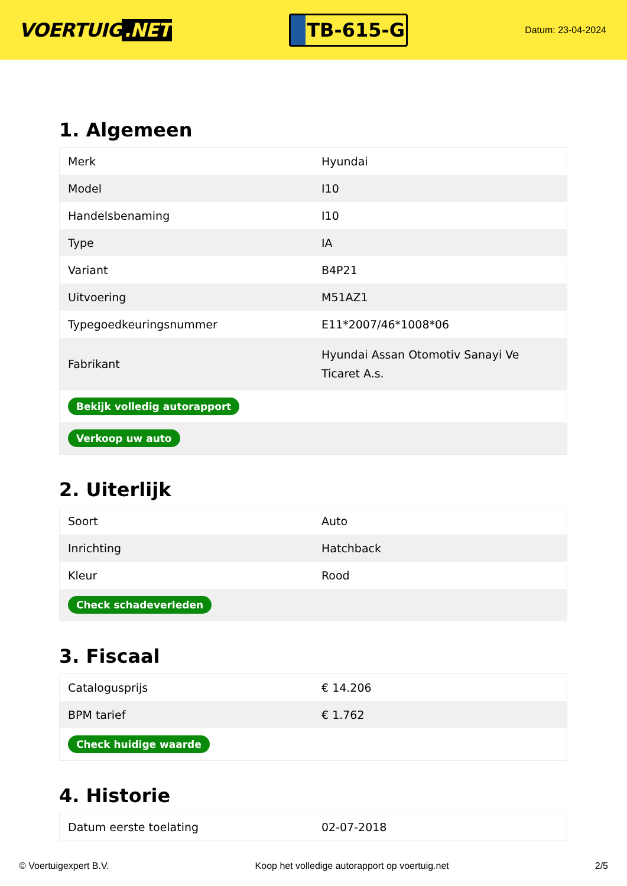VOERTUIG.NET
TB-615-G
Datum: 23-04-2024
1. Algemeen
| Merk | Hyundai |
| Model | I10 |
| Handelsbenaming | I10 |
| Type | IA |
| Variant | B4P21 |
| Uitvoering | M51AZ1 |
| Typegoedkeuringsnummer | E11*2007/46*1008*06 |
| Fabrikant | Hyundai Assan Otomotiv Sanayi Ve Ticaret A.s. |
| Bekijk volledig autorapport | |
| Verkoop uw auto | |
2. Uiterlijk
| Soort | Auto |
| Inrichting | Hatchback |
| Kleur | Rood |
| Check schadeverleden | |
3. Fiscaal
| Catalogusprijs | € 14.206 |
| BPM tarief | € 1.762 |
| Check huidige waarde | |
4. Historie
| Datum eerste toelating | 02-07-2018 |
© Voertuigexpert B.V. Koop het volledige autorapport op voertuig.net 2/5